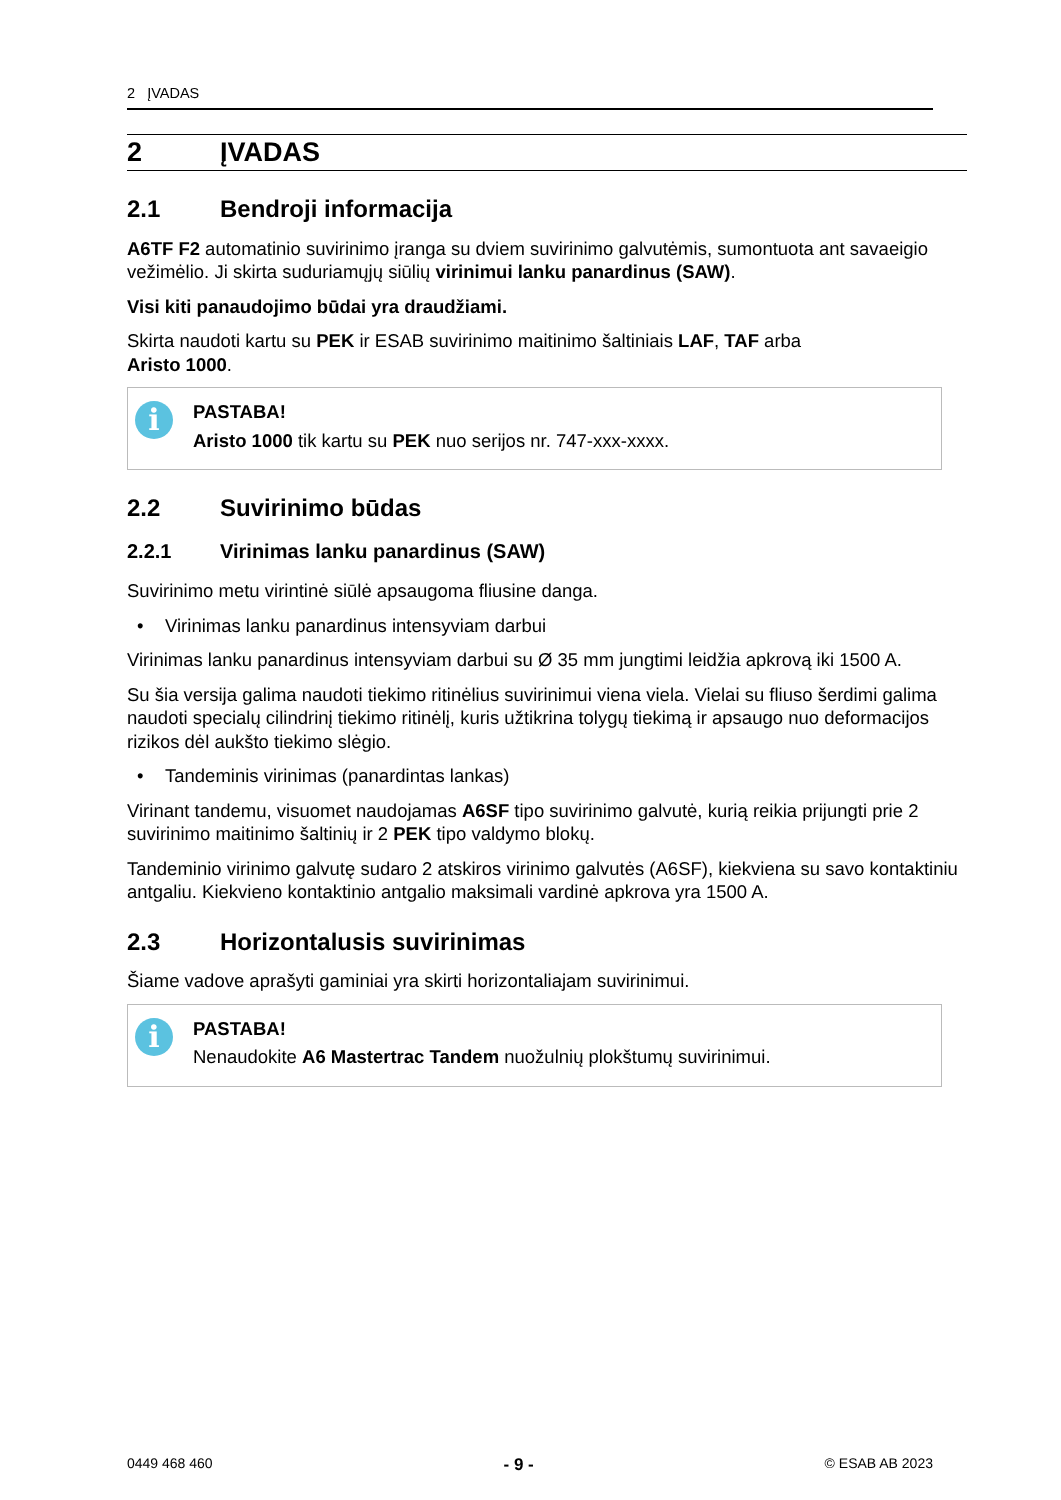2 ĮVADAS
2 ĮVADAS
2.1 Bendroji informacija
A6TF F2 automatinio suvirinimo įranga su dviem suvirinimo galvutėmis, sumontuota ant savaeigio vežimėlio. Ji skirta suduriamųjų siūlių virinimui lanku panardinus (SAW).
Visi kiti panaudojimo būdai yra draudžiami.
Skirta naudoti kartu su PEK ir ESAB suvirinimo maitinimo šaltiniais LAF, TAF arba
Aristo 1000.
i
PASTABA!
Aristo 1000 tik kartu su PEK nuo serijos nr. 747-xxx-xxxx.
2.2 Suvirinimo būdas
2.2.1 Virinimas lanku panardinus (SAW)
Suvirinimo metu virintinė siūlė apsaugoma fliusine danga.
• Virinimas lanku panardinus intensyviam darbui
Virinimas lanku panardinus intensyviam darbui su Ø 35 mm jungtimi leidžia apkrovą iki 1500 A.
Su šia versija galima naudoti tiekimo ritinėlius suvirinimui viena viela. Vielai su fliuso šerdimi galima naudoti specialų cilindrinį tiekimo ritinėlį, kuris užtikrina tolygų tiekimą ir apsaugo nuo deformacijos rizikos dėl aukšto tiekimo slėgio.
• Tandeminis virinimas (panardintas lankas)
Virinant tandemu, visuomet naudojamas A6SF tipo suvirinimo galvutė, kurią reikia prijungti prie 2 suvirinimo maitinimo šaltinių ir 2 PEK tipo valdymo blokų.
Tandeminio virinimo galvutę sudaro 2 atskiros virinimo galvutės (A6SF), kiekviena su savo kontaktiniu antgaliu. Kiekvieno kontaktinio antgalio maksimali vardinė apkrova yra 1500 A.
2.3 Horizontalusis suvirinimas
Šiame vadove aprašyti gaminiai yra skirti horizontaliajam suvirinimui.
i
PASTABA!
Nenaudokite A6 Mastertrac Tandem nuožulnių plokštumų suvirinimui.
0449 468 460 - 9 - © ESAB AB 2023